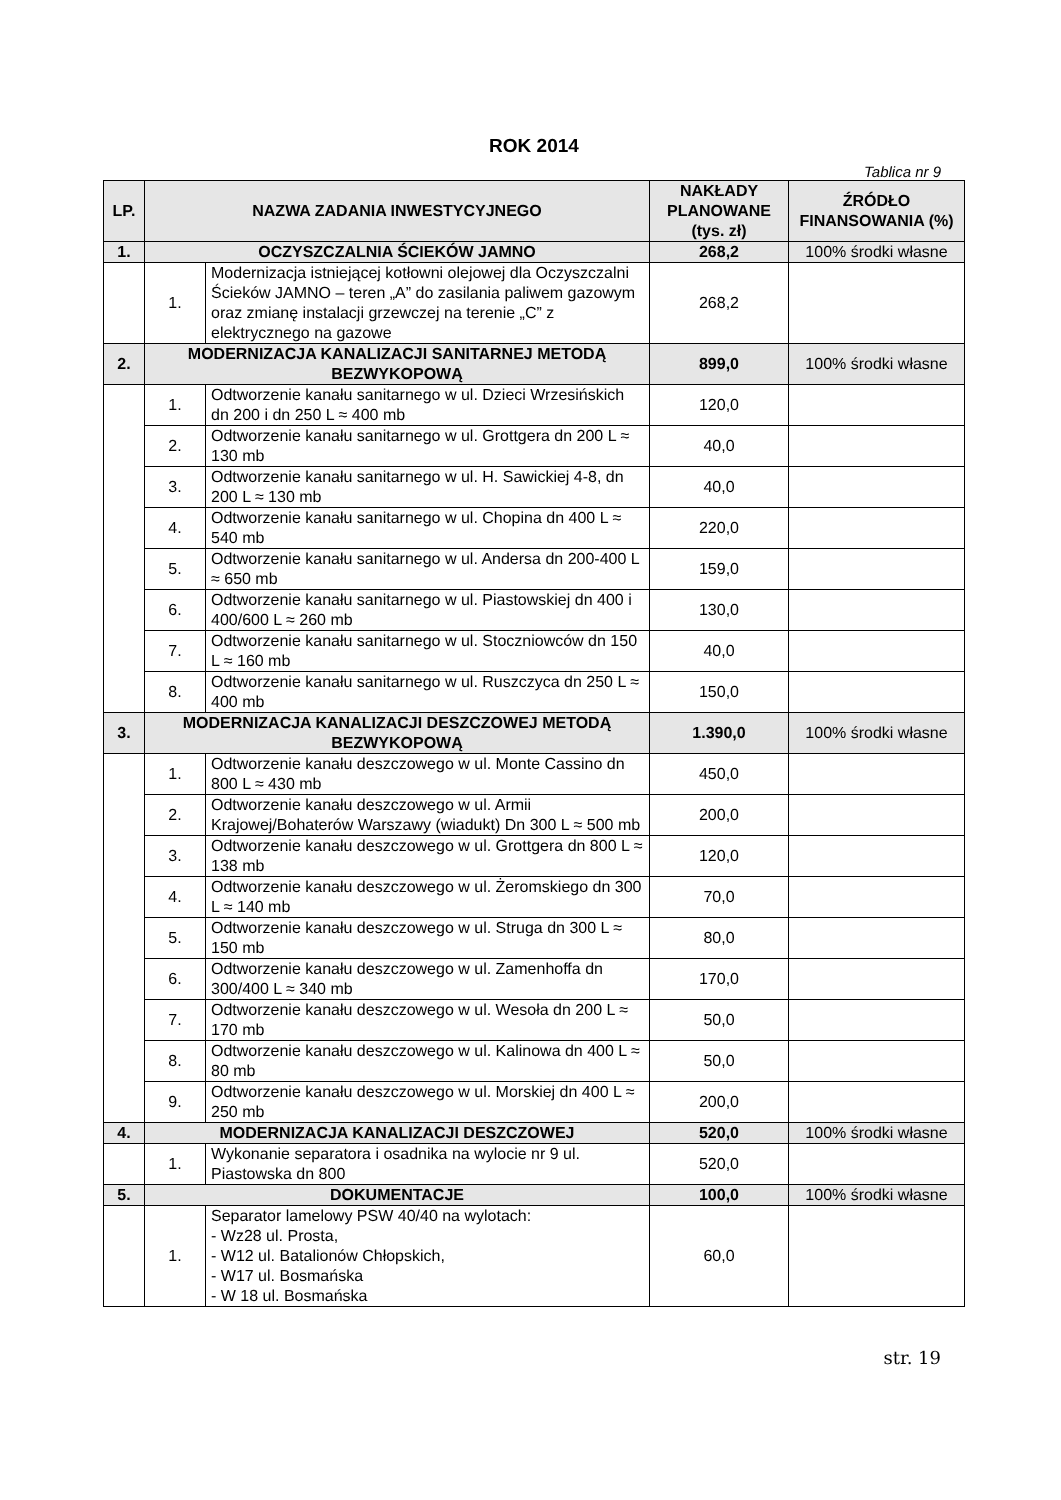ROK 2014
Tablica nr 9
| LP. | NAZWA ZADANIA INWESTYCYJNEGO | | NAKŁADY PLANOWANE (tys. zł) | ŹRÓDŁO FINANSOWANIA (%) |
| 1. | OCZYSZCZALNIA ŚCIEKÓW JAMNO | | 268,2 | 100% środki własne |
| | 1. | Modernizacja istniejącej kotłowni olejowej dla Oczyszczalni Ścieków JAMNO – teren „A” do zasilania paliwem gazowym oraz zmianę instalacji grzewczej na terenie „C” z elektrycznego na gazowe | 268,2 | |
| 2. | MODERNIZACJA KANALIZACJI SANITARNEJ METODĄ BEZWYKOPOWĄ | | 899,0 | 100% środki własne |
| | 1. | Odtworzenie kanału sanitarnego w ul. Dzieci Wrzesińskich dn 200 i dn 250 L ≈ 400 mb | 120,0 | |
| | 2. | Odtworzenie kanału sanitarnego w ul. Grottgera dn 200 L ≈ 130 mb | 40,0 | |
| | 3. | Odtworzenie kanału sanitarnego w ul. H. Sawickiej 4-8, dn 200 L ≈ 130 mb | 40,0 | |
| | 4. | Odtworzenie kanału sanitarnego w ul. Chopina dn 400 L ≈ 540 mb | 220,0 | |
| | 5. | Odtworzenie kanału sanitarnego w ul. Andersa dn 200-400 L ≈ 650 mb | 159,0 | |
| | 6. | Odtworzenie kanału sanitarnego w ul. Piastowskiej dn 400 i 400/600 L ≈ 260 mb | 130,0 | |
| | 7. | Odtworzenie kanału sanitarnego w ul. Stoczniowców dn 150 L ≈ 160 mb | 40,0 | |
| | 8. | Odtworzenie kanału sanitarnego w ul. Ruszczyca dn 250 L ≈ 400 mb | 150,0 | |
| 3. | MODERNIZACJA KANALIZACJI DESZCZOWEJ METODĄ BEZWYKOPOWĄ | | 1.390,0 | 100% środki własne |
| | 1. | Odtworzenie kanału deszczowego w ul. Monte Cassino dn 800 L ≈ 430 mb | 450,0 | |
| | 2. | Odtworzenie kanału deszczowego w ul. Armii Krajowej/Bohaterów Warszawy (wiadukt) Dn 300 L ≈ 500 mb | 200,0 | |
| | 3. | Odtworzenie kanału deszczowego w ul. Grottgera dn 800 L ≈ 138 mb | 120,0 | |
| | 4. | Odtworzenie kanału deszczowego w ul. Żeromskiego dn 300 L ≈ 140 mb | 70,0 | |
| | 5. | Odtworzenie kanału deszczowego w ul. Struga dn 300 L ≈ 150 mb | 80,0 | |
| | 6. | Odtworzenie kanału deszczowego w ul. Zamenhoffa dn 300/400 L ≈ 340 mb | 170,0 | |
| | 7. | Odtworzenie kanału deszczowego w ul. Wesoła dn 200 L ≈ 170 mb | 50,0 | |
| | 8. | Odtworzenie kanału deszczowego w ul. Kalinowa dn 400 L ≈ 80 mb | 50,0 | |
| | 9. | Odtworzenie kanału deszczowego w ul. Morskiej dn 400 L ≈ 250 mb | 200,0 | |
| 4. | MODERNIZACJA KANALIZACJI DESZCZOWEJ | | 520,0 | 100% środki własne |
| | 1. | Wykonanie separatora i osadnika na wylocie nr 9 ul. Piastowska dn 800 | 520,0 | |
| 5. | DOKUMENTACJE | | 100,0 | 100% środki własne |
| | 1. | Separator lamelowy PSW 40/40 na wylotach: - Wz28 ul. Prosta, - W12 ul. Batalionów Chłopskich, - W17 ul. Bosmańska - W 18 ul. Bosmańska | 60,0 | |
str. 19